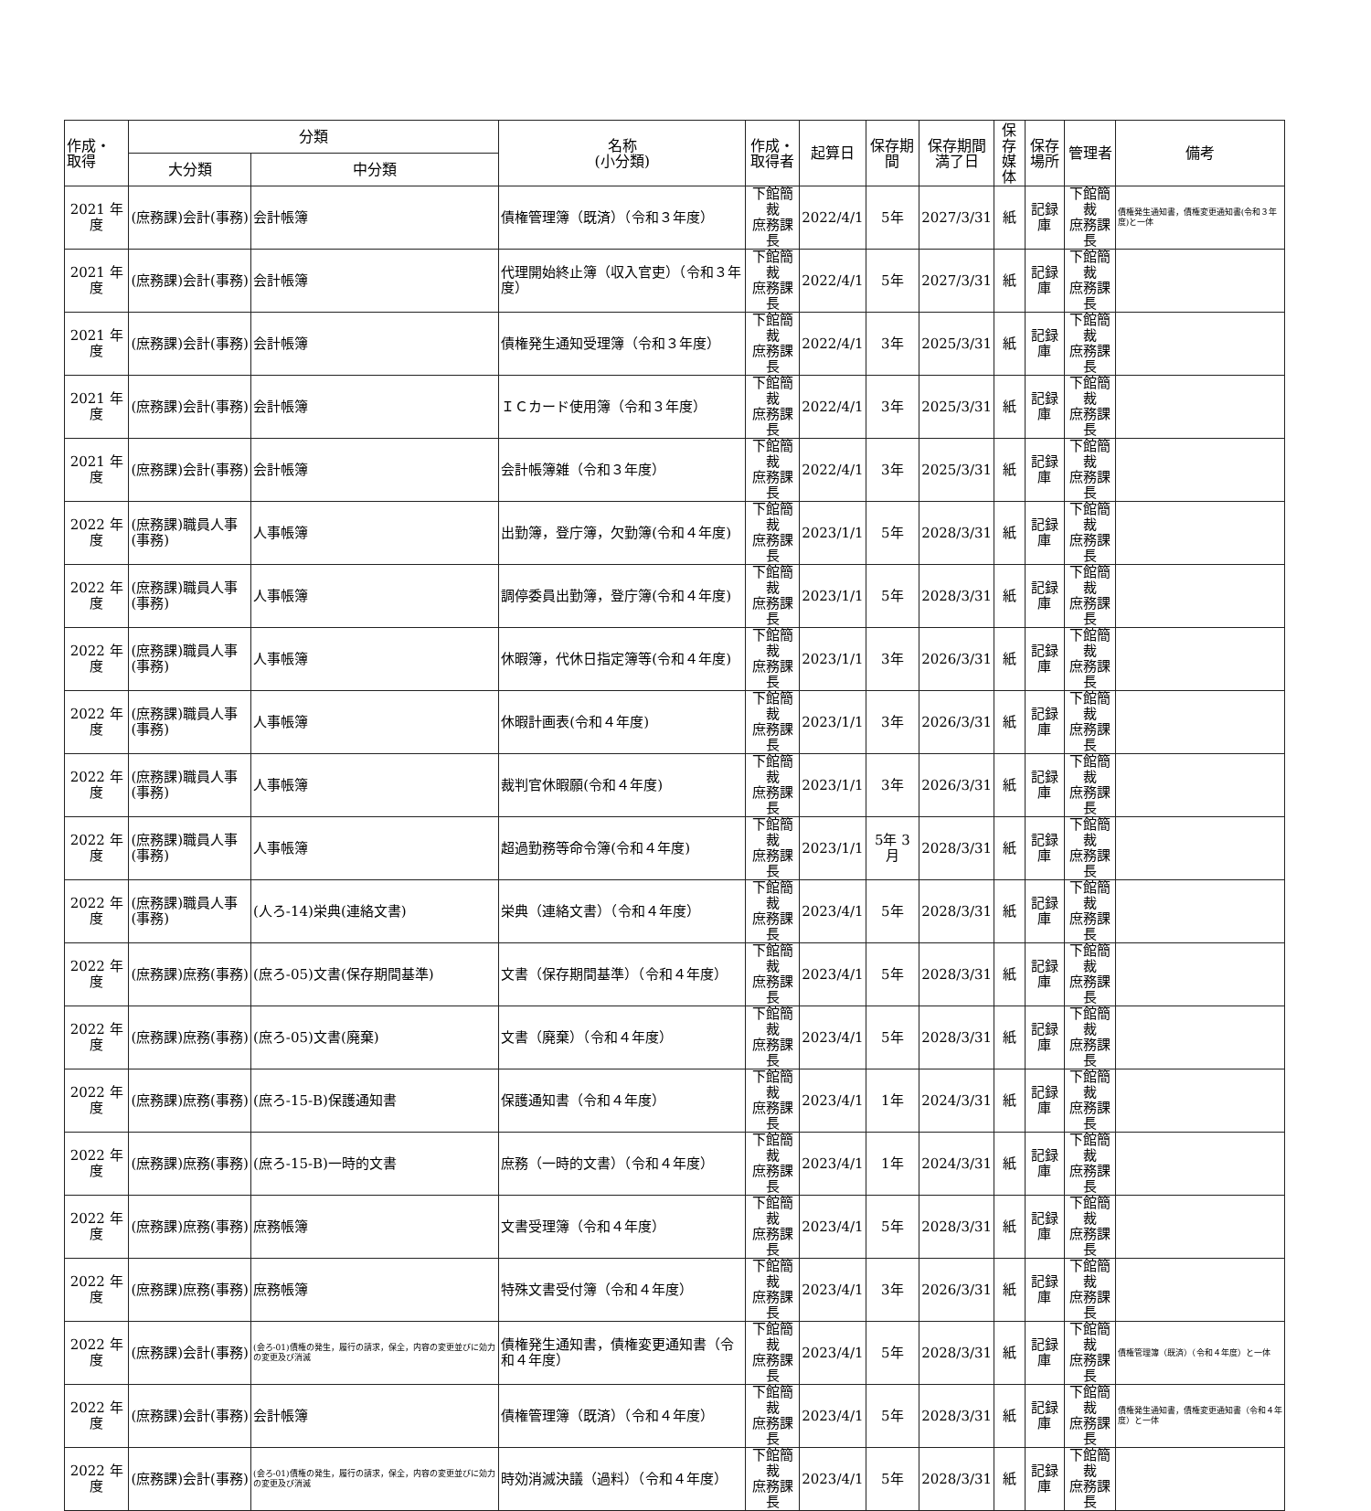| 作成・ 取得 | 分類 | | 名称 (小分類) | 作成・ 取得者 | 起算日 | 保存期間 | 保存期間 満了日 | 保存 媒体 | 保存 場所 | 管理者 | 備考 |
| --- | --- | --- | --- | --- | --- | --- | --- | --- | --- | --- | --- |
| | 大分類 | 中分類 | | | | | | | | | |
| 2021 年度 | (庶務課)会計(事務) | 会計帳簿 | 債権管理簿（既済）（令和３年度） | 下館簡裁 庶務課長 | 2022/4/1 | 5年 | 2027/3/31 | 紙 | 記録庫 | 下館簡裁 庶務課長 | 債権発生通知書，債権変更通知書(令和３年度)と一体 |
| 2021 年度 | (庶務課)会計(事務) | 会計帳簿 | 代理開始終止簿（収入官吏）（令和３年度） | 下館簡裁 庶務課長 | 2022/4/1 | 5年 | 2027/3/31 | 紙 | 記録庫 | 下館簡裁 庶務課長 | |
| 2021 年度 | (庶務課)会計(事務) | 会計帳簿 | 債権発生通知受理簿（令和３年度） | 下館簡裁 庶務課長 | 2022/4/1 | 3年 | 2025/3/31 | 紙 | 記録庫 | 下館簡裁 庶務課長 | |
| 2021 年度 | (庶務課)会計(事務) | 会計帳簿 | ＩＣカード使用簿（令和３年度） | 下館簡裁 庶務課長 | 2022/4/1 | 3年 | 2025/3/31 | 紙 | 記録庫 | 下館簡裁 庶務課長 | |
| 2021 年度 | (庶務課)会計(事務) | 会計帳簿 | 会計帳簿雑（令和３年度） | 下館簡裁 庶務課長 | 2022/4/1 | 3年 | 2025/3/31 | 紙 | 記録庫 | 下館簡裁 庶務課長 | |
| 2022 年度 | (庶務課)職員人事(事務) | 人事帳簿 | 出勤簿，登庁簿，欠勤簿(令和４年度) | 下館簡裁 庶務課長 | 2023/1/1 | 5年 | 2028/3/31 | 紙 | 記録庫 | 下館簡裁 庶務課長 | |
| 2022 年度 | (庶務課)職員人事(事務) | 人事帳簿 | 調停委員出勤簿，登庁簿(令和４年度) | 下館簡裁 庶務課長 | 2023/1/1 | 5年 | 2028/3/31 | 紙 | 記録庫 | 下館簡裁 庶務課長 | |
| 2022 年度 | (庶務課)職員人事(事務) | 人事帳簿 | 休暇簿，代休日指定簿等(令和４年度) | 下館簡裁 庶務課長 | 2023/1/1 | 3年 | 2026/3/31 | 紙 | 記録庫 | 下館簡裁 庶務課長 | |
| 2022 年度 | (庶務課)職員人事(事務) | 人事帳簿 | 休暇計画表(令和４年度) | 下館簡裁 庶務課長 | 2023/1/1 | 3年 | 2026/3/31 | 紙 | 記録庫 | 下館簡裁 庶務課長 | |
| 2022 年度 | (庶務課)職員人事(事務) | 人事帳簿 | 裁判官休暇願(令和４年度) | 下館簡裁 庶務課長 | 2023/1/1 | 3年 | 2026/3/31 | 紙 | 記録庫 | 下館簡裁 庶務課長 | |
| 2022 年度 | (庶務課)職員人事(事務) | 人事帳簿 | 超過勤務等命令簿(令和４年度) | 下館簡裁 庶務課長 | 2023/1/1 | 5年 3月 | 2028/3/31 | 紙 | 記録庫 | 下館簡裁 庶務課長 | |
| 2022 年度 | (庶務課)職員人事(事務) | (人ろ-14)栄典(連絡文書) | 栄典（連絡文書）（令和４年度） | 下館簡裁 庶務課長 | 2023/4/1 | 5年 | 2028/3/31 | 紙 | 記録庫 | 下館簡裁 庶務課長 | |
| 2022 年度 | (庶務課)庶務(事務) | (庶ろ-05)文書(保存期間基準) | 文書（保存期間基準）（令和４年度） | 下館簡裁 庶務課長 | 2023/4/1 | 5年 | 2028/3/31 | 紙 | 記録庫 | 下館簡裁 庶務課長 | |
| 2022 年度 | (庶務課)庶務(事務) | (庶ろ-05)文書(廃棄) | 文書（廃棄）（令和４年度） | 下館簡裁 庶務課長 | 2023/4/1 | 5年 | 2028/3/31 | 紙 | 記録庫 | 下館簡裁 庶務課長 | |
| 2022 年度 | (庶務課)庶務(事務) | (庶ろ-15-B)保護通知書 | 保護通知書（令和４年度） | 下館簡裁 庶務課長 | 2023/4/1 | 1年 | 2024/3/31 | 紙 | 記録庫 | 下館簡裁 庶務課長 | |
| 2022 年度 | (庶務課)庶務(事務) | (庶ろ-15-B)一時的文書 | 庶務（一時的文書）（令和４年度） | 下館簡裁 庶務課長 | 2023/4/1 | 1年 | 2024/3/31 | 紙 | 記録庫 | 下館簡裁 庶務課長 | |
| 2022 年度 | (庶務課)庶務(事務) | 庶務帳簿 | 文書受理簿（令和４年度） | 下館簡裁 庶務課長 | 2023/4/1 | 5年 | 2028/3/31 | 紙 | 記録庫 | 下館簡裁 庶務課長 | |
| 2022 年度 | (庶務課)庶務(事務) | 庶務帳簿 | 特殊文書受付簿（令和４年度） | 下館簡裁 庶務課長 | 2023/4/1 | 3年 | 2026/3/31 | 紙 | 記録庫 | 下館簡裁 庶務課長 | |
| 2022 年度 | (庶務課)会計(事務) | (会ろ-01)債権の発生，履行の請求，保全，内容の変更並びに効力の変更及び消滅 | 債権発生通知書，債権変更通知書（令和４年度） | 下館簡裁 庶務課長 | 2023/4/1 | 5年 | 2028/3/31 | 紙 | 記録庫 | 下館簡裁 庶務課長 | 債権管理簿（既済）（令和４年度）と一体 |
| 2022 年度 | (庶務課)会計(事務) | 会計帳簿 | 債権管理簿（既済）（令和４年度） | 下館簡裁 庶務課長 | 2023/4/1 | 5年 | 2028/3/31 | 紙 | 記録庫 | 下館簡裁 庶務課長 | 債権発生通知書，債権変更通知書（令和４年度）と一体 |
| 2022 年度 | (庶務課)会計(事務) | (会ろ-01)債権の発生，履行の請求，保全，内容の変更並びに効力の変更及び消滅 | 時効消滅決議（過料）（令和４年度） | 下館簡裁 庶務課長 | 2023/4/1 | 5年 | 2028/3/31 | 紙 | 記録庫 | 下館簡裁 庶務課長 | |